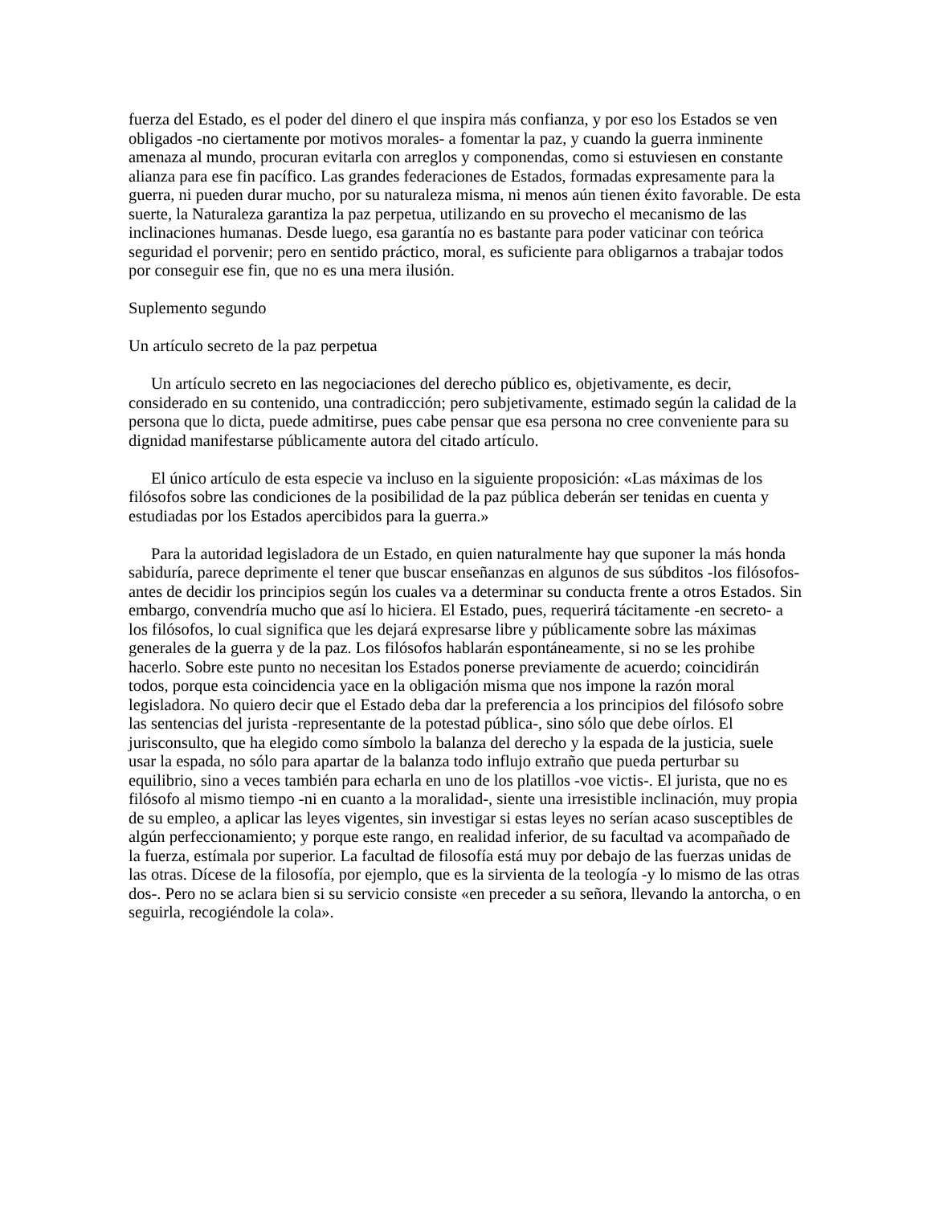fuerza del Estado, es el poder del dinero el que inspira más confianza, y por eso los Estados se ven obligados -no ciertamente por motivos morales- a fomentar la paz, y cuando la guerra inminente amenaza al mundo, procuran evitarla con arreglos y componendas, como si estuviesen en constante alianza para ese fin pacífico. Las grandes federaciones de Estados, formadas expresamente para la guerra, ni pueden durar mucho, por su naturaleza misma, ni menos aún tienen éxito favorable. De esta suerte, la Naturaleza garantiza la paz perpetua, utilizando en su provecho el mecanismo de las inclinaciones humanas. Desde luego, esa garantía no es bastante para poder vaticinar con teórica seguridad el porvenir; pero en sentido práctico, moral, es suficiente para obligarnos a trabajar todos por conseguir ese fin, que no es una mera ilusión.
Suplemento segundo
Un artículo secreto de la paz perpetua
Un artículo secreto en las negociaciones del derecho público es, objetivamente, es decir, considerado en su contenido, una contradicción; pero subjetivamente, estimado según la calidad de la persona que lo dicta, puede admitirse, pues cabe pensar que esa persona no cree conveniente para su dignidad manifestarse públicamente autora del citado artículo.
El único artículo de esta especie va incluso en la siguiente proposición: «Las máximas de los filósofos sobre las condiciones de la posibilidad de la paz pública deberán ser tenidas en cuenta y estudiadas por los Estados apercibidos para la guerra.»
Para la autoridad legisladora de un Estado, en quien naturalmente hay que suponer la más honda sabiduría, parece deprimente el tener que buscar enseñanzas en algunos de sus súbditos -los filósofos- antes de decidir los principios según los cuales va a determinar su conducta frente a otros Estados. Sin embargo, convendría mucho que así lo hiciera. El Estado, pues, requerirá tácitamente -en secreto- a los filósofos, lo cual significa que les dejará expresarse libre y públicamente sobre las máximas generales de la guerra y de la paz. Los filósofos hablarán espontáneamente, si no se les prohibe hacerlo. Sobre este punto no necesitan los Estados ponerse previamente de acuerdo; coincidirán todos, porque esta coincidencia yace en la obligación misma que nos impone la razón moral legisladora. No quiero decir que el Estado deba dar la preferencia a los principios del filósofo sobre las sentencias del jurista -representante de la potestad pública-, sino sólo que debe oírlos. El jurisconsulto, que ha elegido como símbolo la balanza del derecho y la espada de la justicia, suele usar la espada, no sólo para apartar de la balanza todo influjo extraño que pueda perturbar su equilibrio, sino a veces también para echarla en uno de los platillos -voe victis-. El jurista, que no es filósofo al mismo tiempo -ni en cuanto a la moralidad-, siente una irresistible inclinación, muy propia de su empleo, a aplicar las leyes vigentes, sin investigar si estas leyes no serían acaso susceptibles de algún perfeccionamiento; y porque este rango, en realidad inferior, de su facultad va acompañado de la fuerza, estímala por superior. La facultad de filosofía está muy por debajo de las fuerzas unidas de las otras. Dícese de la filosofía, por ejemplo, que es la sirvienta de la teología -y lo mismo de las otras dos-. Pero no se aclara bien si su servicio consiste «en preceder a su señora, llevando la antorcha, o en seguirla, recogiéndole la cola».